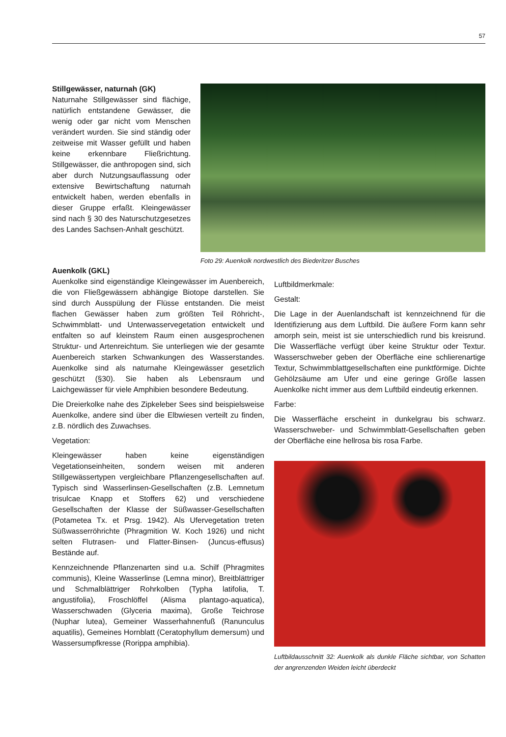57
Stillgewässer, naturnah (GK)
Naturnahe Stillgewässer sind flächige, natürlich entstandene Gewässer, die wenig oder gar nicht vom Menschen verändert wurden. Sie sind ständig oder zeitweise mit Wasser gefüllt und haben keine erkennbare Fließrichtung. Stillgewässer, die anthropogen sind, sich aber durch Nutzungsauflassung oder extensive Bewirtschaftung naturnah entwickelt haben, werden ebenfalls in dieser Gruppe erfaßt. Kleingewässer sind nach § 30 des Naturschutzgesetzes des Landes Sachsen-Anhalt geschützt.
Foto 29: Auenkolk nordwestlich des Biederitzer Busches
Auenkolk (GKL)
Auenkolke sind eigenständige Kleingewässer im Auenbereich, die von Fließgewässern abhängige Biotope darstellen. Sie sind durch Ausspülung der Flüsse entstanden. Die meist flachen Gewässer haben zum größten Teil Röhricht-, Schwimmblatt- und Unterwasservegetation entwickelt und entfalten so auf kleinstem Raum einen ausgesprochenen Struktur- und Artenreichtum. Sie unterliegen wie der gesamte Auenbereich starken Schwankungen des Wasserstandes. Auenkolke sind als naturnahe Kleingewässer gesetzlich geschützt (§30). Sie haben als Lebensraum und Laichgewässer für viele Amphibien besondere Bedeutung.
Die Dreierkolke nahe des Zipkeleber Sees sind beispielsweise Auenkolke, andere sind über die Elbwiesen verteilt zu finden, z.B. nördlich des Zuwachses.
Vegetation:
Kleingewässer haben keine eigenständigen Vegetationseinheiten, sondern weisen mit anderen Stillgewässertypen vergleichbare Pflanzengesellschaften auf. Typisch sind Wasserlinsen-Gesellschaften (z.B. Lemnetum trisulcae Knapp et Stoffers 62) und verschiedene Gesellschaften der Klasse der Süßwasser-Gesellschaften (Potametea Tx. et Prsg. 1942). Als Ufervegetation treten Süßwasserröhrichte (Phragmition W. Koch 1926) und nicht selten Flutrasen- und Flatter-Binsen- (Juncus-effusus) Bestände auf.
Kennzeichnende Pflanzenarten sind u.a. Schilf (Phragmites communis), Kleine Wasserlinse (Lemna minor), Breitblättriger und Schmalblättriger Rohrkolben (Typha latifolia, T. angustifolia), Froschlöffel (Alisma plantago-aquatica), Wasserschwaden (Glyceria maxima), Große Teichrose (Nuphar lutea), Gemeiner Wasserhahnenfuß (Ranunculus aquatilis), Gemeines Hornblatt (Ceratophyllum demersum) und Wassersumpfkresse (Rorippa amphibia).
Luftbildmerkmale:
Gestalt:
Die Lage in der Auenlandschaft ist kennzeichnend für die Identifizierung aus dem Luftbild. Die äußere Form kann sehr amorph sein, meist ist sie unterschiedlich rund bis kreisrund. Die Wasserfläche verfügt über keine Struktur oder Textur. Wasserschweber geben der Oberfläche eine schlierenartige Textur, Schwimmblattgesellschaften eine punktförmige. Dichte Gehölzsäume am Ufer und eine geringe Größe lassen Auenkolke nicht immer aus dem Luftbild eindeutig erkennen.
Farbe:
Die Wasserfläche erscheint in dunkelgrau bis schwarz. Wasserschweber- und Schwimmblatt-Gesellschaften geben der Oberfläche eine hellrosa bis rosa Farbe.
Luftbildausschnitt 32: Auenkolk als dunkle Fläche sichtbar, von Schatten der angrenzenden Weiden leicht überdeckt